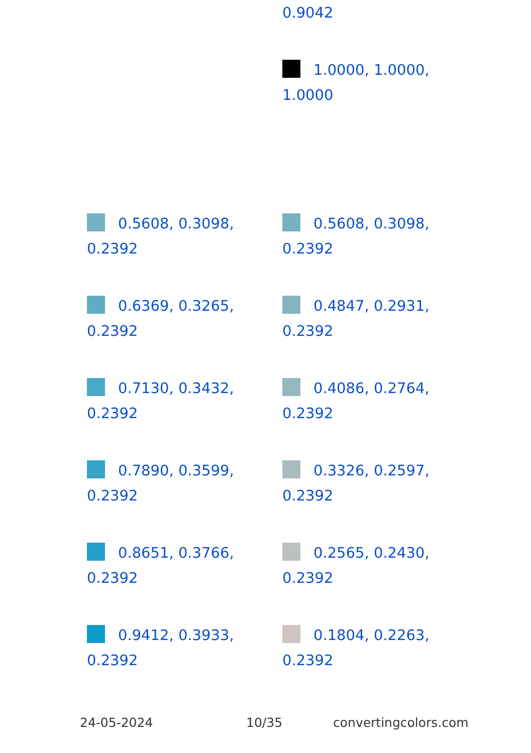0.9042
1.0000, 1.0000, 1.0000
0.5608, 0.3098, 0.2392
0.5608, 0.3098, 0.2392
0.6369, 0.3265, 0.2392
0.4847, 0.2931, 0.2392
0.7130, 0.3432, 0.2392
0.4086, 0.2764, 0.2392
0.7890, 0.3599, 0.2392
0.3326, 0.2597, 0.2392
0.8651, 0.3766, 0.2392
0.2565, 0.2430, 0.2392
0.9412, 0.3933, 0.2392
0.1804, 0.2263, 0.2392
24-05-2024 10/35 convertingcolors.com